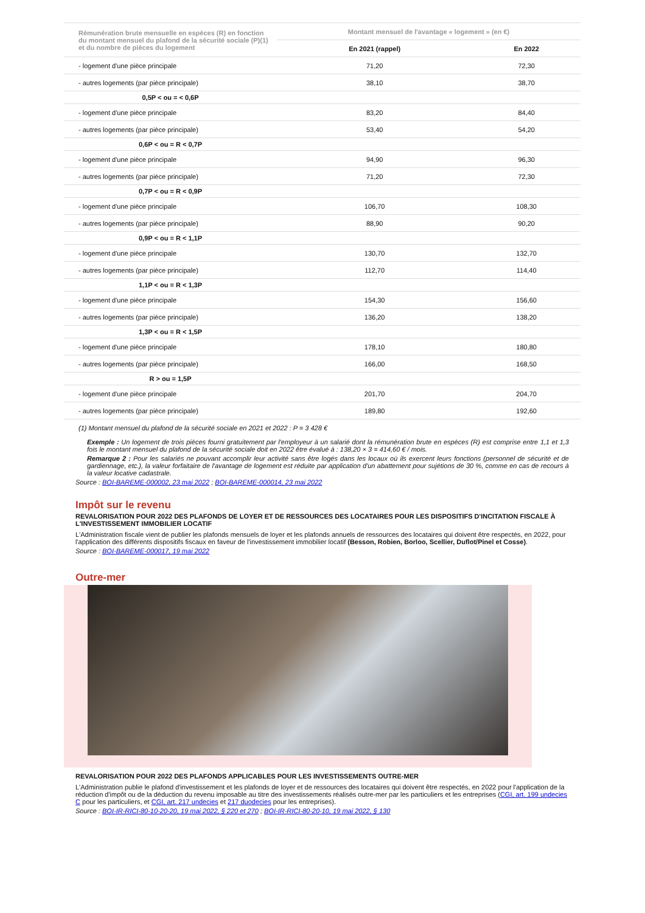| Rémunération brute mensuelle en espèces (R) en fonction du montant mensuel du plafond de la sécurité sociale (P)(1) et du nombre de pièces du logement | Montant mensuel de l'avantage « logement » (en €) | |
| --- | --- | --- |
| | En 2021 (rappel) | En 2022 |
| - logement d'une pièce principale | 71,20 | 72,30 |
| - autres logements (par pièce principale) | 38,10 | 38,70 |
| 0,5P < ou = < 0,6P | | |
| - logement d'une pièce principale | 83,20 | 84,40 |
| - autres logements (par pièce principale) | 53,40 | 54,20 |
| 0,6P < ou = R < 0,7P | | |
| - logement d'une pièce principale | 94,90 | 96,30 |
| - autres logements (par pièce principale) | 71,20 | 72,30 |
| 0,7P < ou = R < 0,9P | | |
| - logement d'une pièce principale | 106,70 | 108,30 |
| - autres logements (par pièce principale) | 88,90 | 90,20 |
| 0,9P < ou = R < 1,1P | | |
| - logement d'une pièce principale | 130,70 | 132,70 |
| - autres logements (par pièce principale) | 112,70 | 114,40 |
| 1,1P < ou = R < 1,3P | | |
| - logement d'une pièce principale | 154,30 | 156,60 |
| - autres logements (par pièce principale) | 136,20 | 138,20 |
| 1,3P < ou = R < 1,5P | | |
| - logement d'une pièce principale | 178,10 | 180,80 |
| - autres logements (par pièce principale) | 166,00 | 168,50 |
| R > ou = 1,5P | | |
| - logement d'une pièce principale | 201,70 | 204,70 |
| - autres logements (par pièce principale) | 189,80 | 192,60 |
(1) Montant mensuel du plafond de la sécurité sociale en 2021 et 2022 : P = 3 428 €
Exemple : Un logement de trois pièces fourni gratuitement par l'employeur à un salarié dont la rémunération brute en espèces (R) est comprise entre 1,1 et 1,3 fois le montant mensuel du plafond de la sécurité sociale doit en 2022 être évalué à : 138,20 × 3 = 414,60 € / mois.
Remarque 2 : Pour les salariés ne pouvant accomplir leur activité sans être logés dans les locaux où ils exercent leurs fonctions (personnel de sécurité et de gardiennage, etc.), la valeur forfaitaire de l'avantage de logement est réduite par application d'un abattement pour sujétions de 30 %, comme en cas de recours à la valeur locative cadastrale.
Source : BOI-BAREME-000002, 23 mai 2022 ; BOI-BAREME-000014, 23 mai 2022
Impôt sur le revenu
REVALORISATION POUR 2022 DES PLAFONDS DE LOYER ET DE RESSOURCES DES LOCATAIRES POUR LES DISPOSITIFS D'INCITATION FISCALE À L'INVESTISSEMENT IMMOBILIER LOCATIF
L'Administration fiscale vient de publier les plafonds mensuels de loyer et les plafonds annuels de ressources des locataires qui doivent être respectés, en 2022, pour l'application des différents dispositifs fiscaux en faveur de l'investissement immobilier locatif (Besson, Robien, Borloo, Scellier, Duflot/Pinel et Cosse).
Source : BOI-BAREME-000017, 19 mai 2022
Outre-mer
REVALORISATION POUR 2022 DES PLAFONDS APPLICABLES POUR LES INVESTISSEMENTS OUTRE-MER
L'Administration publie le plafond d'investissement et les plafonds de loyer et de ressources des locataires qui doivent être respectés, en 2022 pour l'application de la réduction d'impôt ou de la déduction du revenu imposable au titre des investissements réalisés outre-mer par les particuliers et les entreprises (CGI, art. 199 undecies C pour les particuliers, et CGI, art. 217 undecies et 217 duodecies pour les entreprises).
Source : BOI-IR-RICI-80-10-20-20, 19 mai 2022, § 220 et 270 ; BOI-IR-RICI-80-20-10, 19 mai 2022, § 130